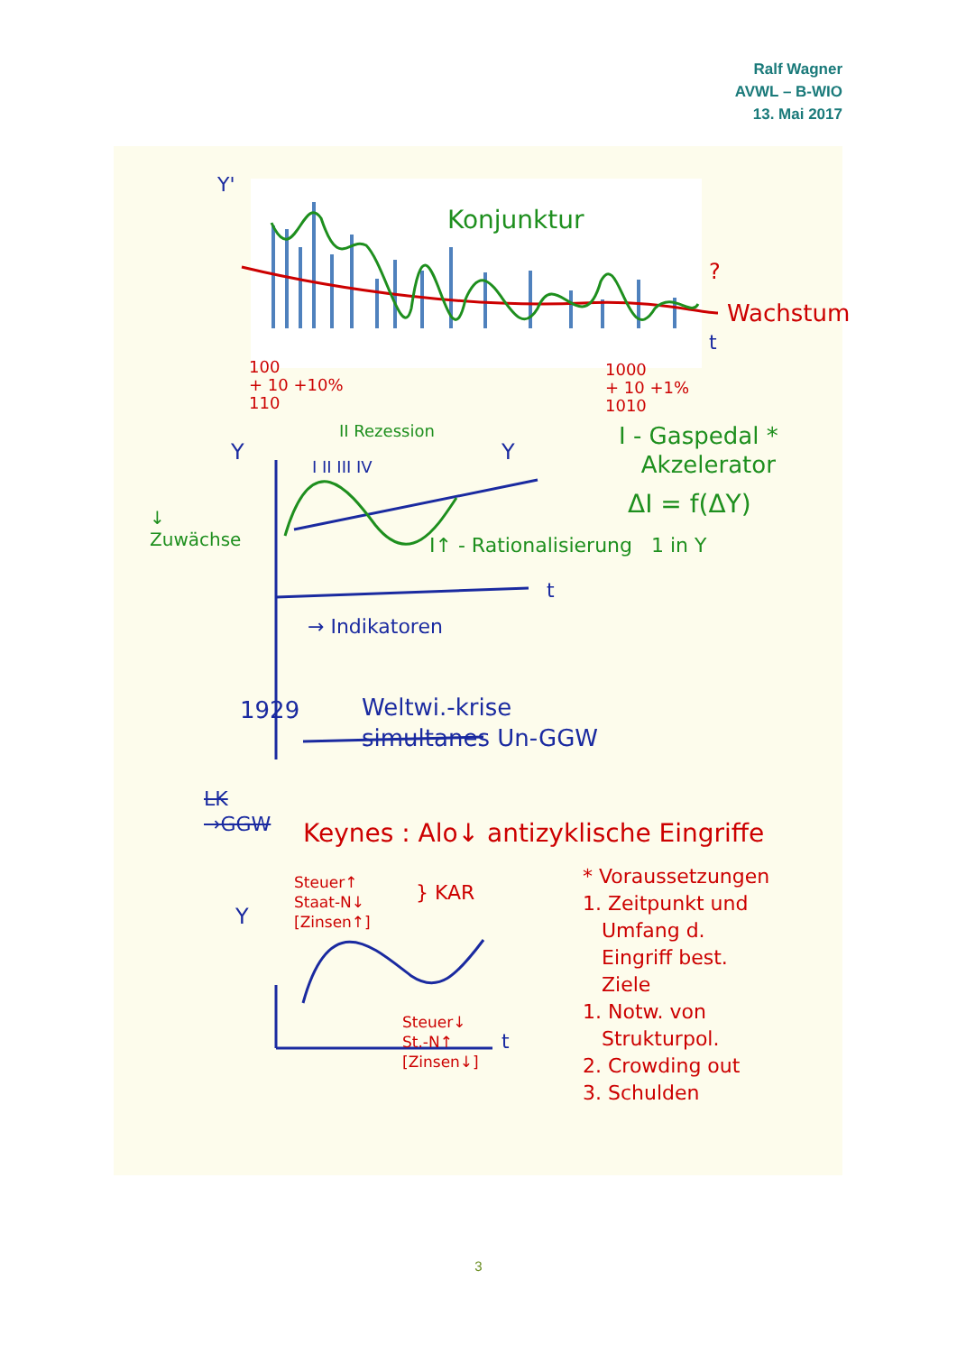Ralf Wagner
AVWL – B-WIO
13. Mai 2017
Y'
Konjunktur
?
Wachstum
t
100
+ 10 +10%
110
1000
+ 10 +1%
1010
II Rezession
I II III IV
Y Y
I - Gaspedal *
Akzelerator
ΔI = f(ΔY)
↓
Zuwächse
I↑ - Rationalisierung 1 in Y
t
→ Indikatoren
1929
Weltwi.-krise
simultanes Un-GGW
LK
→GGW
Keynes : Alo↓ antizyklische Eingriffe
* Voraussetzungen
1. Zeitpunkt und
Umfang d.
Eingriff best.
Ziele
1. Notw. von
Strukturpol.
2. Crowding out
3. Schulden
Steuer↑
Staat-N↓
[Zinsen↑]
} KAR
Y
Steuer↓
St.-N↑
[Zinsen↓]
t
3